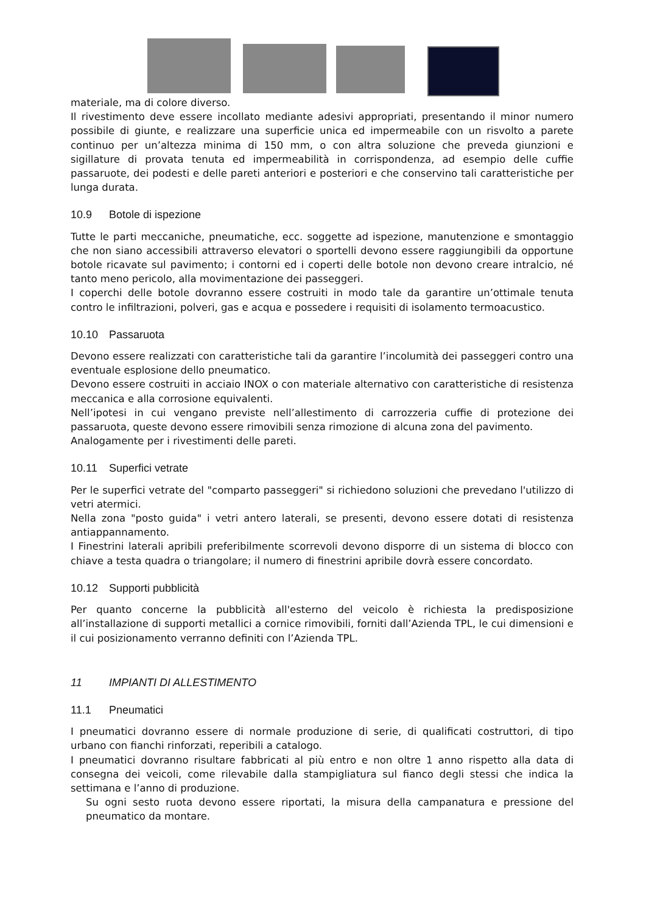materiale, ma di colore diverso.
Il rivestimento deve essere incollato mediante adesivi appropriati, presentando il minor numero possibile di giunte, e realizzare una superficie unica ed impermeabile con un risvolto a parete continuo per un’altezza minima di 150 mm, o con altra soluzione che preveda giunzioni e sigillature di provata tenuta ed impermeabilità in corrispondenza, ad esempio delle cuffie passaruote, dei podesti e delle pareti anteriori e posteriori e che conservino tali caratteristiche per lunga durata.
10.9 Botole di ispezione
Tutte le parti meccaniche, pneumatiche, ecc. soggette ad ispezione, manutenzione e smontaggio che non siano accessibili attraverso elevatori o sportelli devono essere raggiungibili da opportune botole ricavate sul pavimento; i contorni ed i coperti delle botole non devono creare intralcio, né tanto meno pericolo, alla movimentazione dei passeggeri.
I coperchi delle botole dovranno essere costruiti in modo tale da garantire un’ottimale tenuta contro le infiltrazioni, polveri, gas e acqua e possedere i requisiti di isolamento termoacustico.
10.10 Passaruota
Devono essere realizzati con caratteristiche tali da garantire l’incolumità dei passeggeri contro una eventuale esplosione dello pneumatico.
Devono essere costruiti in acciaio INOX o con materiale alternativo con caratteristiche di resistenza meccanica e alla corrosione equivalenti.
Nell’ipotesi in cui vengano previste nell’allestimento di carrozzeria cuffie di protezione dei passaruota, queste devono essere rimovibili senza rimozione di alcuna zona del pavimento.
Analogamente per i rivestimenti delle pareti.
10.11 Superfici vetrate
Per le superfici vetrate del "comparto passeggeri" si richiedono soluzioni che prevedano l'utilizzo di vetri atermici.
Nella zona "posto guida" i vetri antero laterali, se presenti, devono essere dotati di resistenza antiappannamento.
I Finestrini laterali apribili preferibilmente scorrevoli devono disporre di un sistema di blocco con chiave a testa quadra o triangolare; il numero di finestrini apribile dovrà essere concordato.
10.12 Supporti pubblicità
Per quanto concerne la pubblicità all'esterno del veicolo è richiesta la predisposizione all’installazione di supporti metallici a cornice rimovibili, forniti dall’Azienda TPL, le cui dimensioni e il cui posizionamento verranno definiti con l’Azienda TPL.
11 IMPIANTI DI ALLESTIMENTO
11.1 Pneumatici
I pneumatici dovranno essere di normale produzione di serie, di qualificati costruttori, di tipo urbano con fianchi rinforzati, reperibili a catalogo.
I pneumatici dovranno risultare fabbricati al più entro e non oltre 1 anno rispetto alla data di consegna dei veicoli, come rilevabile dalla stampigliatura sul fianco degli stessi che indica la settimana e l’anno di produzione.
Su ogni sesto ruota devono essere riportati, la misura della campanatura e pressione del pneumatico da montare.